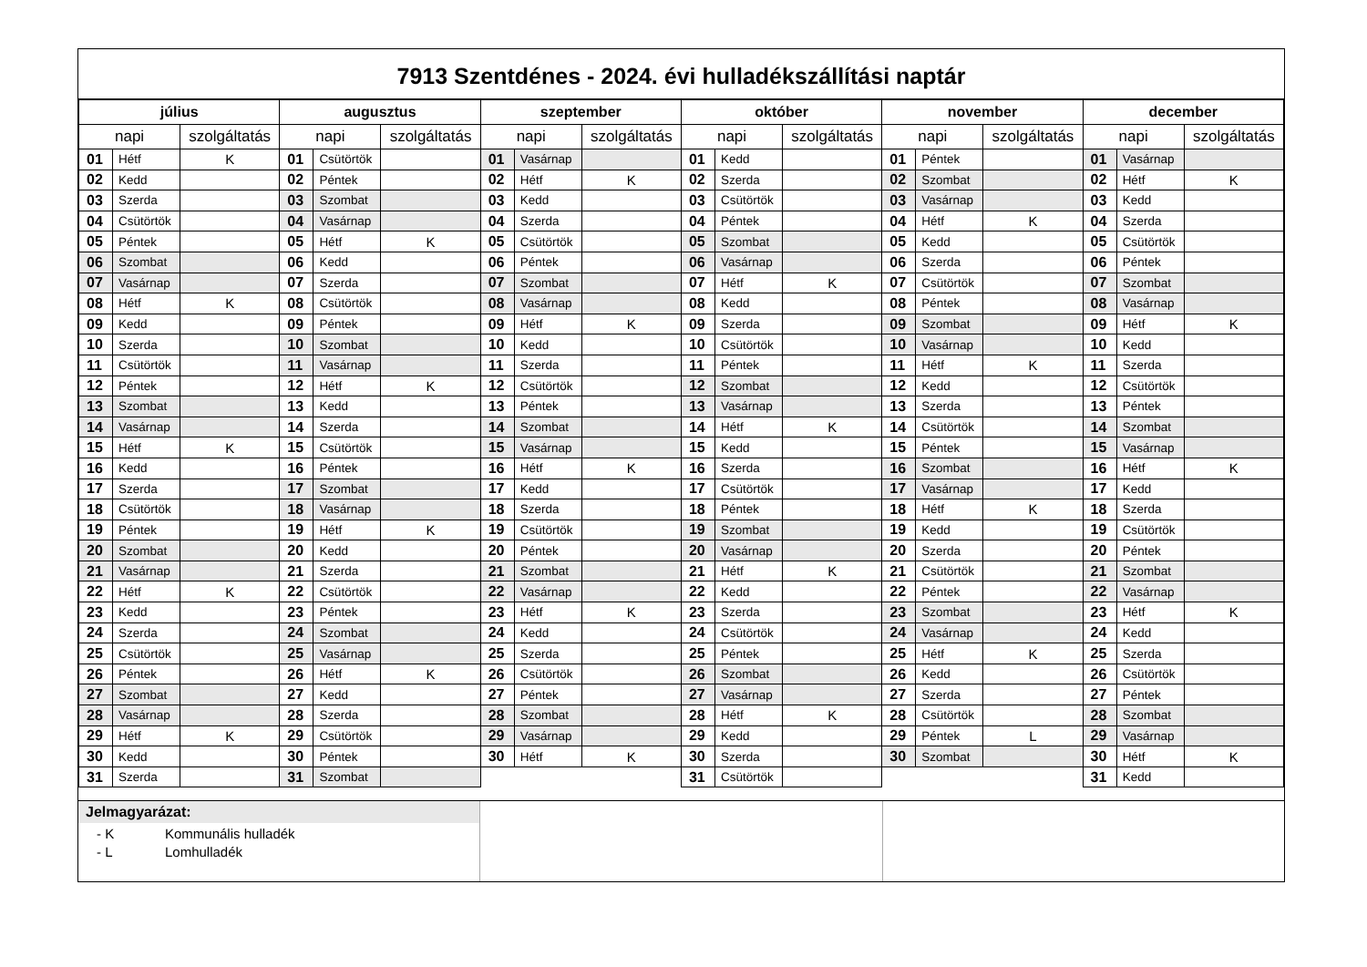7913 Szentdénes - 2024. évi hulladékszállítási naptár
| július | | | augusztus | | | szeptember | | | október | | | november | | | december | | |
| --- | --- | --- | --- | --- | --- | --- | --- | --- | --- | --- | --- | --- | --- | --- | --- | --- | --- |
| napi | | szolgáltatás | napi | | szolgáltatás | napi | | szolgáltatás | napi | | szolgáltatás | napi | | szolgáltatás | napi | | szolgáltatás |
| 01 | Hétf | K | 01 | Csütörtök | | 01 | Vasárnap | | 01 | Kedd | | 01 | Péntek | | 01 | Vasárnap | |
| 02 | Kedd | | 02 | Péntek | | 02 | Hétf | K | 02 | Szerda | | 02 | Szombat | | 02 | Hétf | K |
| 03 | Szerda | | 03 | Szombat | | 03 | Kedd | | 03 | Csütörtök | | 03 | Vasárnap | | 03 | Kedd | |
| 04 | Csütörtök | | 04 | Vasárnap | | 04 | Szerda | | 04 | Péntek | | 04 | Hétf | K | 04 | Szerda | |
| 05 | Péntek | | 05 | Hétf | K | 05 | Csütörtök | | 05 | Szombat | | 05 | Kedd | | 05 | Csütörtök | |
| 06 | Szombat | | 06 | Kedd | | 06 | Péntek | | 06 | Vasárnap | | 06 | Szerda | | 06 | Péntek | |
| 07 | Vasárnap | | 07 | Szerda | | 07 | Szombat | | 07 | Hétf | K | 07 | Csütörtök | | 07 | Szombat | |
| 08 | Hétf | K | 08 | Csütörtök | | 08 | Vasárnap | | 08 | Kedd | | 08 | Péntek | | 08 | Vasárnap | |
| 09 | Kedd | | 09 | Péntek | | 09 | Hétf | K | 09 | Szerda | | 09 | Szombat | | 09 | Hétf | K |
| 10 | Szerda | | 10 | Szombat | | 10 | Kedd | | 10 | Csütörtök | | 10 | Vasárnap | | 10 | Kedd | |
| 11 | Csütörtök | | 11 | Vasárnap | | 11 | Szerda | | 11 | Péntek | | 11 | Hétf | K | 11 | Szerda | |
| 12 | Péntek | | 12 | Hétf | K | 12 | Csütörtök | | 12 | Szombat | | 12 | Kedd | | 12 | Csütörtök | |
| 13 | Szombat | | 13 | Kedd | | 13 | Péntek | | 13 | Vasárnap | | 13 | Szerda | | 13 | Péntek | |
| 14 | Vasárnap | | 14 | Szerda | | 14 | Szombat | | 14 | Hétf | K | 14 | Csütörtök | | 14 | Szombat | |
| 15 | Hétf | K | 15 | Csütörtök | | 15 | Vasárnap | | 15 | Kedd | | 15 | Péntek | | 15 | Vasárnap | |
| 16 | Kedd | | 16 | Péntek | | 16 | Hétf | K | 16 | Szerda | | 16 | Szombat | | 16 | Hétf | K |
| 17 | Szerda | | 17 | Szombat | | 17 | Kedd | | 17 | Csütörtök | | 17 | Vasárnap | | 17 | Kedd | |
| 18 | Csütörtök | | 18 | Vasárnap | | 18 | Szerda | | 18 | Péntek | | 18 | Hétf | K | 18 | Szerda | |
| 19 | Péntek | | 19 | Hétf | K | 19 | Csütörtök | | 19 | Szombat | | 19 | Kedd | | 19 | Csütörtök | |
| 20 | Szombat | | 20 | Kedd | | 20 | Péntek | | 20 | Vasárnap | | 20 | Szerda | | 20 | Péntek | |
| 21 | Vasárnap | | 21 | Szerda | | 21 | Szombat | | 21 | Hétf | K | 21 | Csütörtök | | 21 | Szombat | |
| 22 | Hétf | K | 22 | Csütörtök | | 22 | Vasárnap | | 22 | Kedd | | 22 | Péntek | | 22 | Vasárnap | |
| 23 | Kedd | | 23 | Péntek | | 23 | Hétf | K | 23 | Szerda | | 23 | Szombat | | 23 | Hétf | K |
| 24 | Szerda | | 24 | Szombat | | 24 | Kedd | | 24 | Csütörtök | | 24 | Vasárnap | | 24 | Kedd | |
| 25 | Csütörtök | | 25 | Vasárnap | | 25 | Szerda | | 25 | Péntek | | 25 | Hétf | K | 25 | Szerda | |
| 26 | Péntek | | 26 | Hétf | K | 26 | Csütörtök | | 26 | Szombat | | 26 | Kedd | | 26 | Csütörtök | |
| 27 | Szombat | | 27 | Kedd | | 27 | Péntek | | 27 | Vasárnap | | 27 | Szerda | | 27 | Péntek | |
| 28 | Vasárnap | | 28 | Szerda | | 28 | Szombat | | 28 | Hétf | K | 28 | Csütörtök | | 28 | Szombat | |
| 29 | Hétf | K | 29 | Csütörtök | | 29 | Vasárnap | | 29 | Kedd | | 29 | Péntek | L | 29 | Vasárnap | |
| 30 | Kedd | | 30 | Péntek | | 30 | Hétf | K | 30 | Szerda | | 30 | Szombat | | 30 | Hétf | K |
| 31 | Szerda | | 31 | Szombat | | | | | 31 | Csütörtök | | | | | 31 | Kedd | |
Jelmagyarázat:
- K Kommunális hulladék
- L Lomhulladék